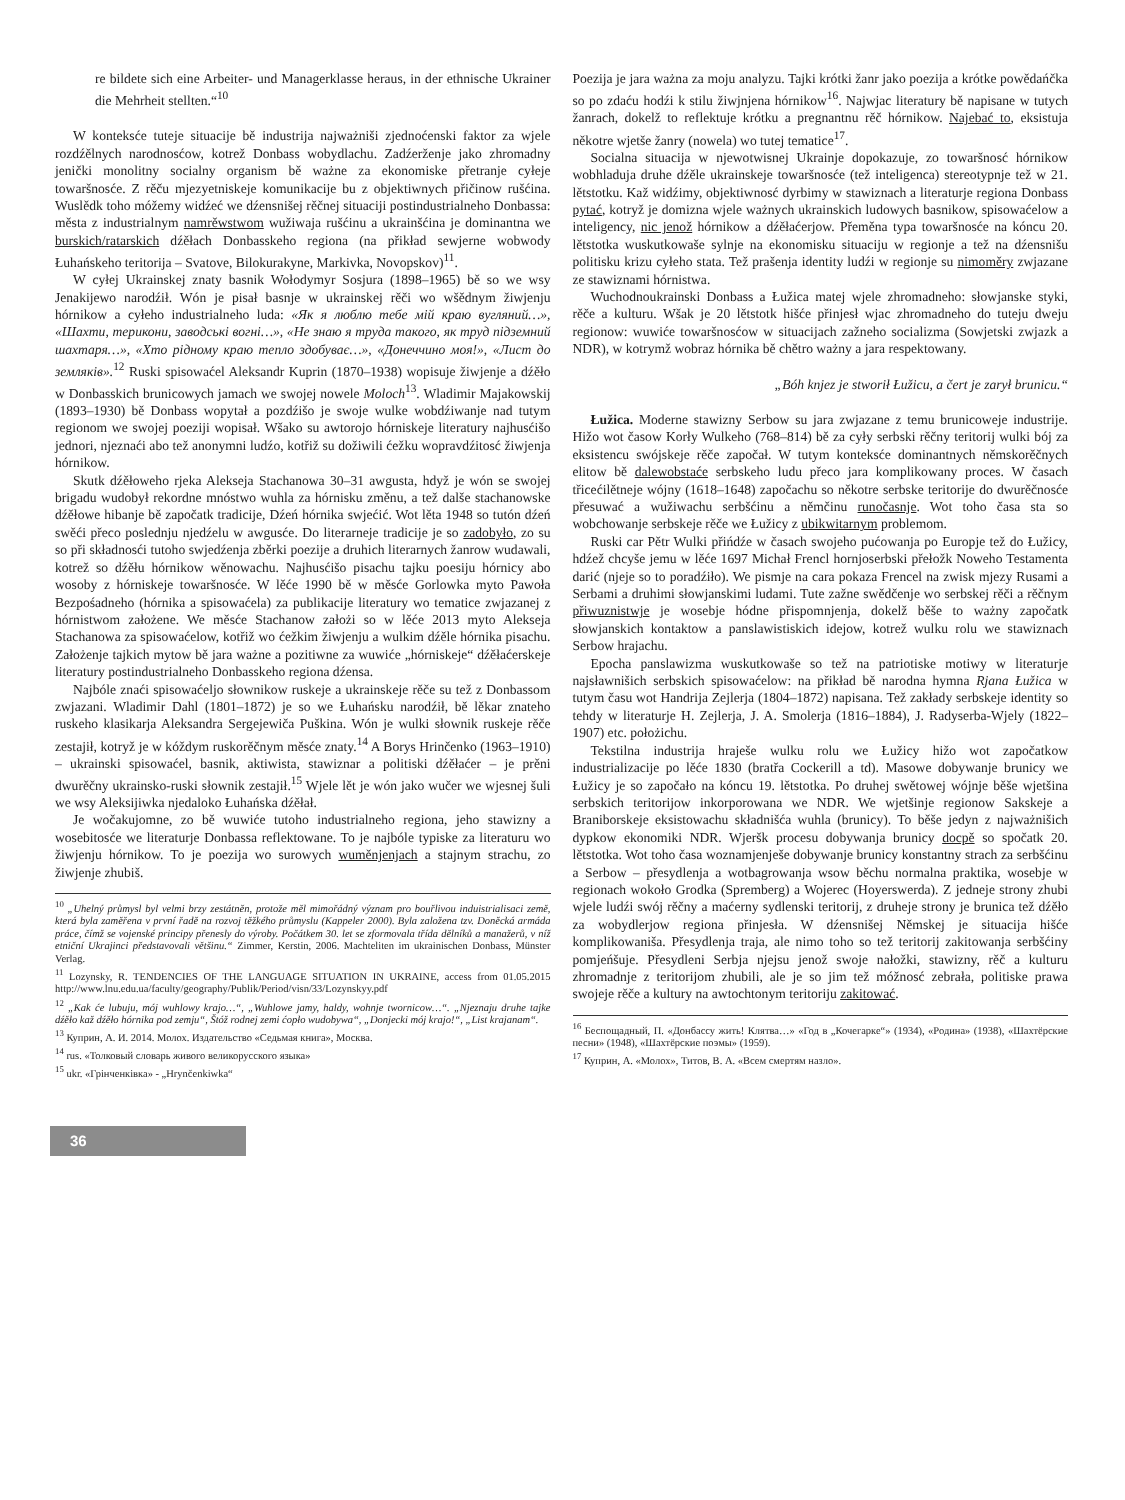re bildete sich eine Arbeiter- und Managerklasse heraus, in der ethnische Ukrainer die Mehrheit stellten.“<sup>10</sup>
W konteksće tuteje situacije bě industrija najważniši zjednoćenski faktor za wjele rozdźělnych narodnosćow, kotrež Donbass wobydlachu. Zadźerženje jako zhromadny jenički monolitny socialny organism bě ważne za ekonomiske přetranje cyłeje towaršnosće. Z rěču mjezyetniskeje komunikacije bu z objektiwnych přičinow rušćina. Wuslědk toho móžemy widźeć we dźensnišej rěčnej situaciji postindustrialneho Donbassa: města z industrialnym namrěwstwom wužiwaja rušćinu a ukrainšćina je dominantna we burskich/ratarskich dźěłach Donbasskeho regiona (na přikład sewjerne wobwody Łuhańskeho teritorija – Svatove, Bilokurakyne, Markivka, Novopskov)<sup>11</sup>.
W cyłej Ukrainskej znaty basnik Wołodymyr Sosjura (1898–1965) bě so we wsy Jenakijewo narodźił. Wón je pisał basnje w ukrainskej rěči wo wšědnym žiwjenju hórnikow a cyłeho industrialneho luda: «Як я люблю тебе мій краю вугляний…», «Шахти, терикони, заводські вогні…», «Не знаю я труда такого, як труд підземний шахтаря…», «Хто рідному краю тепло здобуває…», «Донеччино моя!», «Лист до земляків».<sup>12</sup> Ruski spisowaćel Aleksandr Kuprin (1870–1938) wopisuje žiwjenje a dźěło w Donbasskich brunicowych jamach we swojej nowele Moloch<sup>13</sup>. Wladimir Majakowskij (1893–1930) bě Donbass wopytał a pozdźišo je swoje wulke wobdźiwanje nad tutym regionom we swojej poeziji wopisał. Wšako su awtorojo hórniskeje literatury najhusćišo jednori, njeznaći abo tež anonymni ludźo, kotřiž su dožiwili ćežku wopravdźitosć žiwjenja hórnikow.
Skutk dźěłoweho rjeka Alekseja Stachanowa 30–31 awgusta, hdyž je wón se swojej brigadu wudobył rekordne mnóstwo wuhla za hórnisku změnu, a tež dalše stachanowske dźěłowe hibanje bě započatk tradicije, Dźeń hórnika swjećić. Wot lěta 1948 so tutón dźeń swěći přeco poslednju njedźelu w awgusće. Do literarneje tradicije je so zadobyło, zo su so při składnosći tutoho swjedźenja zběrki poezije a druhich literarnych žanrow wudawali, kotrež so dźěłu hórnikow wěnowachu. Najhusćišo pisachu tajku poesiju hórnicy abo wosoby z hórniskeje towaršnosće. W lěće 1990 bě w měsće Gorlowka myto Pawoła Bezpośadneho (hórnika a spisowaćela) za publikacije literatury wo tematice zwjazanej z hórnistwom założene. We měsće Stachanow założi so w lěće 2013 myto Alekseja Stachanowa za spisowaćelow, kotřiž wo ćežkim žiwjenju a wulkim dźěle hórnika pisachu. Założenje tajkich mytow bě jara ważne a pozitiwne za wuwiće „hórniskeje“ dźěłaćerskeje literatury postindustrialneho Donbasskeho regiona dźensa.
Najbóle znaći spisowaćeljo słownikow ruskeje a ukrainskeje rěče su tež z Donbassom zwjazani. Wladimir Dahl (1801–1872) je so we Łuhańsku narodźił, bě lěkar znateho ruskeho klasikarja Aleksandra Sergejewiča Puškina. Wón je wulki słownik ruskeje rěče zestajił, kotryž je w kóždym ruskorěčnym měsće znaty.<sup>14</sup> A Borys Hrinčenko (1963–1910) – ukrainski spisowaćel, basnik, aktiwista, stawiznar a politiski dźěłaćer – je prěni dwurěčny ukrainsko-ruski słownik zestajił.<sup>15</sup> Wjele lět je wón jako wučer we wjesnej šuli we wsy Aleksijiwka njedaloko Łuhańska dźěłał.
Je wočakujomne, zo bě wuwiće tutoho industrialneho regiona, jeho stawizny a wosebitosće we literaturje Donbassa reflektowane. To je najbóle typiske za literaturu wo žiwjenju hórnikow. To je poezija wo surowych wuměnjenjach a stajnym strachu, zo žiwjenje zhubiš.
<sup>10</sup> „Uhelný průmysl byl velmi brzy zestátněn, protože měl mimořádný význam pro bouřlivou induistrialisaci země, která byla zaměřena v první řadě na rozvoj těžkého průmyslu (Kappeler 2000). Byla založena tzv. Doněcká armáda práce, čímž se vojenské principy přenesly do výroby. Počátkem 30. let se zformovala třída dělníků a manažerů, v níž etniční Ukrajinci představovali většinu.“ Zimmer, Kerstin, 2006. Machteliten im ukrainischen Donbass, Münster Verlag.
<sup>11</sup> Lozynsky, R. TENDENCIES OF THE LANGUAGE SITUATION IN UKRAINE, access from 01.05.2015 http://www.lnu.edu.ua/faculty/geography/Publik/Period/visn/33/Lozynskyy.pdf
<sup>12</sup> „Kak će lubuju, mój wuhlowy krajo…“, „Wuhlowe jamy, haldy, wohnje twornicow…“. „Njeznaju druhe tajke dźěło kaž dźěło hórnika pod zemju“, Štóž rodnej zemi ćopło wudobywa“, „Donjecki mój krajo!“, „List krajanam“.
<sup>13</sup> Куприн, А. И. 2014. Молох. Издательство «Седьмая книга», Москва.
<sup>14</sup> rus. «Толковый словарь живого великорусского языка»
<sup>15</sup> ukr. «Грінченківка» - „Hrynčenkiwka“
Poezija je jara ważna za moju analyzu. Tajki krótki žanr jako poezija a krótke powědańčka so po zdaću hodźi k stilu žiwjnjena hórnikow<sup>16</sup>. Najwjac literatury bě napisane w tutych žanrach, dokelž to reflektuje krótku a pregnantnu rěč hórnikow. Najebać to, eksistuja někotre wjetše žanry (nowela) wo tutej tematice<sup>17</sup>.
Socialna situacija w njewotwisnej Ukrainje dopokazuje, zo towaršnosć hórnikow wobhladuja druhe dźěle ukrainskeje towaršnosće (tež inteligenca) stereotypnje tež w 21. lětstotku. Kaž widźimy, objektiwnosć dyrbimy w stawiznach a literaturje regiona Donbass pytać, kotryž je domizna wjele ważnych ukrainskich ludowych basnikow, spisowaćelow a inteligency, nic jenož hórnikow a dźěłaćerjow. Přeměna typa towaršnosće na kóncu 20. lětstotka wuskutkowaše sylnje na ekonomisku situaciju w regionje a tež na dźensnišu politisku krizu cyłeho stata. Tež prašenja identity ludźi w regionje su nimoměry zwjazane ze stawiznami hórnistwa.
Wuchodnoukrainski Donbass a Łužica matej wjele zhromadneho: słowjanske styki, rěče a kulturu. Wšak je 20 lětstotk hišće přinjesł wjac zhromadneho do tuteju dweju regionow: wuwiće towaršnosćow w situacijach zažneho socializma (Sowjetski zwjazk a NDR), w kotrymž wobraz hórnika bě chětro ważny a jara respektowany.
„Bóh knjez je stworił Łužicu, a čert je zarył brunicu.“
Łužica. Moderne stawizny Serbow su jara zwjazane z temu brunicoweje industrije. Hižo wot časow Korły Wulkeho (768–814) bě za cyły serbski rěčny teritorij wulki bój za eksistencu swójskeje rěče započał. W tutym konteksće dominantnych němskorěčnych elitow bě dalewobstaće serbskeho ludu přeco jara komplikowany proces. W časach třicećilětneje wójny (1618–1648) započachu so někotre serbske teritorije do dwurěčnosće přesuwać a wužiwachu serbšćinu a němčinu runočasnje. Wot toho časa sta so wobchowanje serbskeje rěče we Łužicy z ubikwitarnym problemom.
Ruski car Pětr Wulki přińdźe w časach swojeho pućowanja po Europje tež do Łužicy, hdźež chcyše jemu w lěće 1697 Michał Frencl hornjoserbski přełožk Noweho Testamenta darić (njeje so to poradźiło). We pismje na cara pokaza Frencel na zwisk mjezy Rusami a Serbami a druhimi słowjanskimi ludami. Tute zažne swědčenje wo serbskej rěči a rěčnym přiwuznistwje je wosebje hódne přispomnjenja, dokelž běše to ważny započatk słowjanskich kontaktow a panslawistiskich idejow, kotrež wulku rolu we stawiznach Serbow hrajachu.
Epocha panslawizma wuskutkowaše so tež na patriotiske motiwy w literaturje najsławnišich serbskich spisowaćelow: na přikład bě narodna hymna Rjana Łužica w tutym času wot Handrija Zejlerja (1804–1872) napisana. Tež zakłady serbskeje identity so tehdy w literaturje H. Zejlerja, J. A. Smolerja (1816–1884), J. Radyserba-Wjely (1822–1907) etc. położichu.
Tekstilna industrija hraješe wulku rolu we Łužicy hižo wot započatkow industrializacije po lěće 1830 (bratřa Cockerill a td). Masowe dobywanje brunicy we Łužicy je so započało na kóncu 19. lětstotka. Po druhej swětowej wójnje běše wjetšina serbskich teritorijow inkorporowana we NDR. We wjetšinje regionow Sakskeje a Braniborskeje eksistowachu składnišća wuhla (brunicy). To běše jedyn z najważnišich dypkow ekonomiki NDR. Wjeršk procesu dobywanja brunicy docpě so spočatk 20. lětstotka. Wot toho časa woznamjenješe dobywanje brunicy konstantny strach za serbšćinu a Serbow – přesydlenja a wotbagrowanja wsow běchu normalna praktika, wosebje w regionach wokoło Grodka (Spremberg) a Wojerec (Hoyerswerda). Z jedneje strony zhubi wjele ludźi swój rěčny a maćerny sydlenski teritorij, z druheje strony je brunica tež dźěło za wobydlerjow regiona přinjesła. W dźensnišej Němskej je situacija hišće komplikowaniša. Přesydlenja traja, ale nimo toho so tež teritorij zakitowanja serbšćiny pomjeńšuje. Přesydleni Serbja njejsu jenož swoje nałožki, stawizny, rěč a kulturu zhromadnje z teritorijom zhubili, ale je so jim tež móžnosć zebrała, politiske prawa swojeje rěče a kultury na awtochtonym teritoriju zakitować.
<sup>16</sup> Беспощадный, П. «Донбассу жить! Клятва…» «Год в „Кочегарке“» (1934), «Родина» (1938), «Шахтёрские песни» (1948), «Шахтёрские поэмы» (1959).
<sup>17</sup> Куприн, А. «Молох», Титов, В. А. «Всем смертям назло».
36